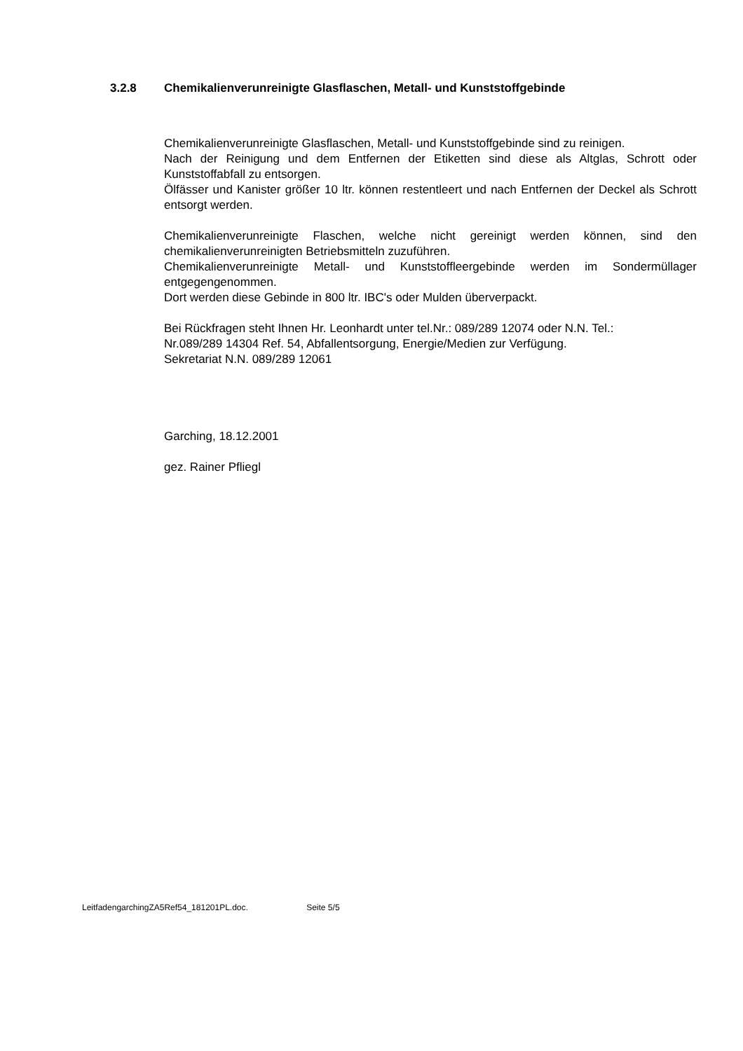3.2.8 Chemikalienverunreinigte Glasflaschen, Metall- und Kunststoffgebinde
Chemikalienverunreinigte Glasflaschen, Metall- und Kunststoffgebinde sind zu reinigen.
Nach der Reinigung und dem Entfernen der Etiketten sind diese als Altglas, Schrott oder Kunststoffabfall zu entsorgen.
Ölfässer und Kanister größer 10 ltr. können restentleert und nach Entfernen der Deckel als Schrott entsorgt werden.
Chemikalienverunreinigte Flaschen, welche nicht gereinigt werden können, sind den chemikalienverunreinigten Betriebsmitteln zuzuführen.
Chemikalienverunreinigte Metall- und Kunststoffleergebinde werden im Sondermüllager entgegengenommen.
Dort werden diese Gebinde in 800 ltr. IBC's oder Mulden überverpackt.
Bei Rückfragen steht Ihnen Hr. Leonhardt unter tel.Nr.: 089/289 12074 oder N.N. Tel.: Nr.089/289 14304 Ref. 54, Abfallentsorgung, Energie/Medien zur Verfügung.
Sekretariat N.N. 089/289 12061
Garching, 18.12.2001
gez. Rainer Pfliegl
LeitfadengarchingZA5Ref54_181201PL.doc. Seite 5/5